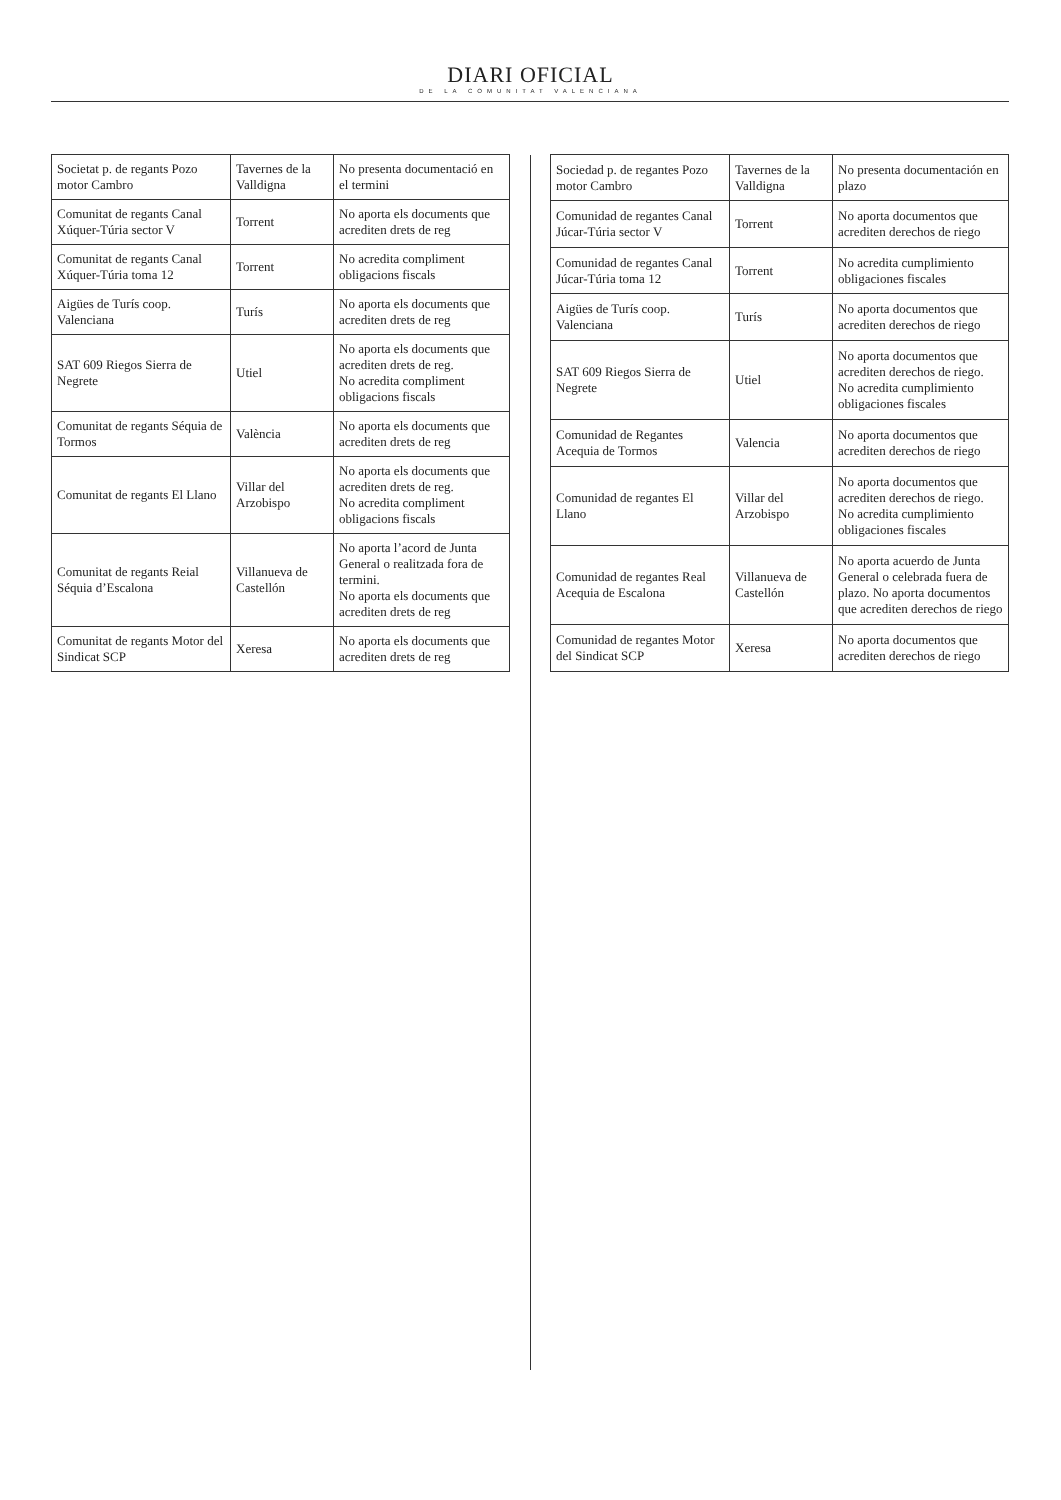DIARI OFICIAL
DE LA COMUNITAT VALENCIANA
| Societat p. de regants Pozo motor Cambro | Tavernes de la Valldigna | No presenta documentació en el termini |
| Comunitat de regants Canal Xúquer-Túria sector V | Torrent | No aporta els documents que acrediten drets de reg |
| Comunitat de regants Canal Xúquer-Túria toma 12 | Torrent | No acredita compliment obligacions fiscals |
| Aigües de Turís coop. Valenciana | Turís | No aporta els documents que acrediten drets de reg |
| SAT 609 Riegos Sierra de Negrete | Utiel | No aporta els documents que acrediten drets de reg. No acredita compliment obligacions fiscals |
| Comunitat de regants Séquia de Tormos | València | No aporta els documents que acrediten drets de reg |
| Comunitat de regants El Llano | Villar del Arzobispo | No aporta els documents que acrediten drets de reg. No acredita compliment obligacions fiscals |
| Comunitat de regants Reial Séquia d’Escalona | Villanueva de Castellón | No aporta l’acord de Junta General o realitzada fora de termini. No aporta els documents que acrediten drets de reg |
| Comunitat de regants Motor del Sindicat SCP | Xeresa | No aporta els documents que acrediten drets de reg |
| Sociedad p. de regantes Pozo motor Cambro | Tavernes de la Valldigna | No presenta documentación en plazo |
| Comunidad de regantes Canal Júcar-Túria sector V | Torrent | No aporta documentos que acrediten derechos de riego |
| Comunidad de regantes Canal Júcar-Túria toma 12 | Torrent | No acredita cumplimiento obligaciones fiscales |
| Aigües de Turís coop. Valenciana | Turís | No aporta documentos que acrediten derechos de riego |
| SAT 609 Riegos Sierra de Negrete | Utiel | No aporta documentos que acrediten derechos de riego. No acredita cumplimiento obligaciones fiscales |
| Comunidad de Regantes Acequia de Tormos | Valencia | No aporta documentos que acrediten derechos de riego |
| Comunidad de regantes El Llano | Villar del Arzobispo | No aporta documentos que acrediten derechos de riego. No acredita cumplimiento obligaciones fiscales |
| Comunidad de regantes Real Acequia de Escalona | Villanueva de Castellón | No aporta acuerdo de Junta General o celebrada fuera de plazo. No aporta documentos que acrediten derechos de riego |
| Comunidad de regantes Motor del Sindicat SCP | Xeresa | No aporta documentos que acrediten derechos de riego |